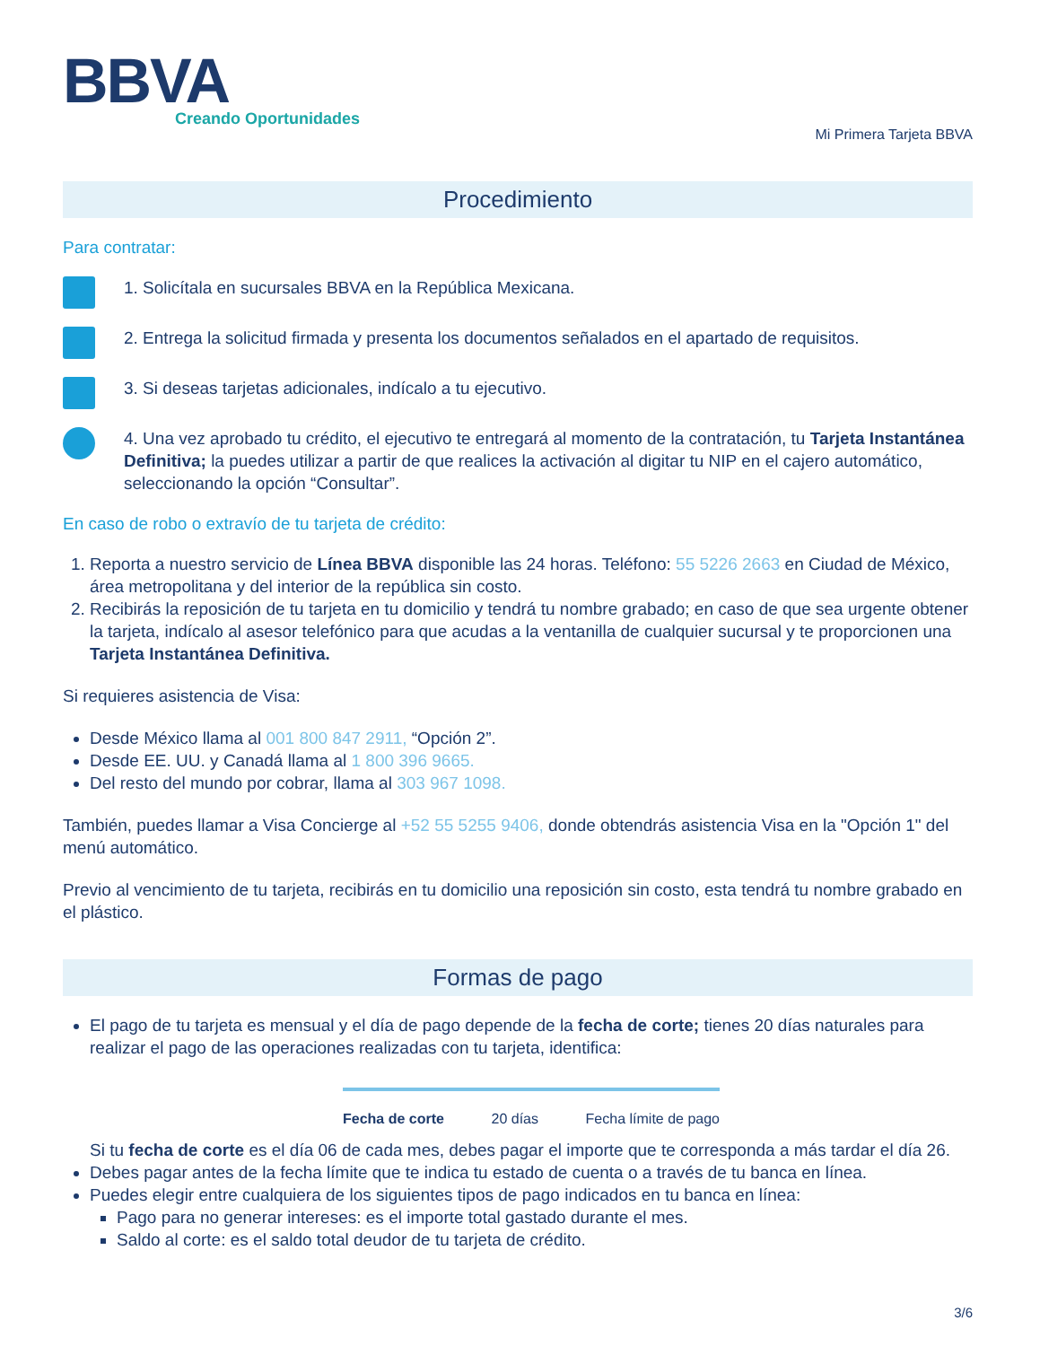BBVA
Creando Oportunidades
Mi Primera Tarjeta BBVA
Procedimiento
Para contratar:
1. Solicítala en sucursales BBVA en la República Mexicana.
2. Entrega la solicitud firmada y presenta los documentos señalados en el apartado de requisitos.
3. Si deseas tarjetas adicionales, indícalo a tu ejecutivo.
4. Una vez aprobado tu crédito, el ejecutivo te entregará al momento de la contratación, tu Tarjeta Instantánea Definitiva; la puedes utilizar a partir de que realices la activación al digitar tu NIP en el cajero automático, seleccionando la opción “Consultar”.
En caso de robo o extravío de tu tarjeta de crédito:
1. Reporta a nuestro servicio de Línea BBVA disponible las 24 horas. Teléfono: 55 5226 2663 en Ciudad de México, área metropolitana y del interior de la república sin costo.
2. Recibirás la reposición de tu tarjeta en tu domicilio y tendrá tu nombre grabado; en caso de que sea urgente obtener la tarjeta, indícalo al asesor telefónico para que acudas a la ventanilla de cualquier sucursal y te proporcionen una Tarjeta Instantánea Definitiva.
Si requieres asistencia de Visa:
Desde México llama al 001 800 847 2911, “Opción 2”.
Desde EE. UU. y Canadá llama al 1 800 396 9665.
Del resto del mundo por cobrar, llama al 303 967 1098.
También, puedes llamar a Visa Concierge al +52 55 5255 9406, donde obtendrás asistencia Visa en la "Opción 1" del menú automático.
Previo al vencimiento de tu tarjeta, recibirás en tu domicilio una reposición sin costo, esta tendrá tu nombre grabado en el plástico.
Formas de pago
El pago de tu tarjeta es mensual y el día de pago depende de la fecha de corte; tienes 20 días naturales para realizar el pago de las operaciones realizadas con tu tarjeta, identifica:
Fecha de corte 20 días Fecha límite de pago
Si tu fecha de corte es el día 06 de cada mes, debes pagar el importe que te corresponda a más tardar el día 26.
Debes pagar antes de la fecha límite que te indica tu estado de cuenta o a través de tu banca en línea.
Puedes elegir entre cualquiera de los siguientes tipos de pago indicados en tu banca en línea:
Pago para no generar intereses: es el importe total gastado durante el mes.
Saldo al corte: es el saldo total deudor de tu tarjeta de crédito.
3/6